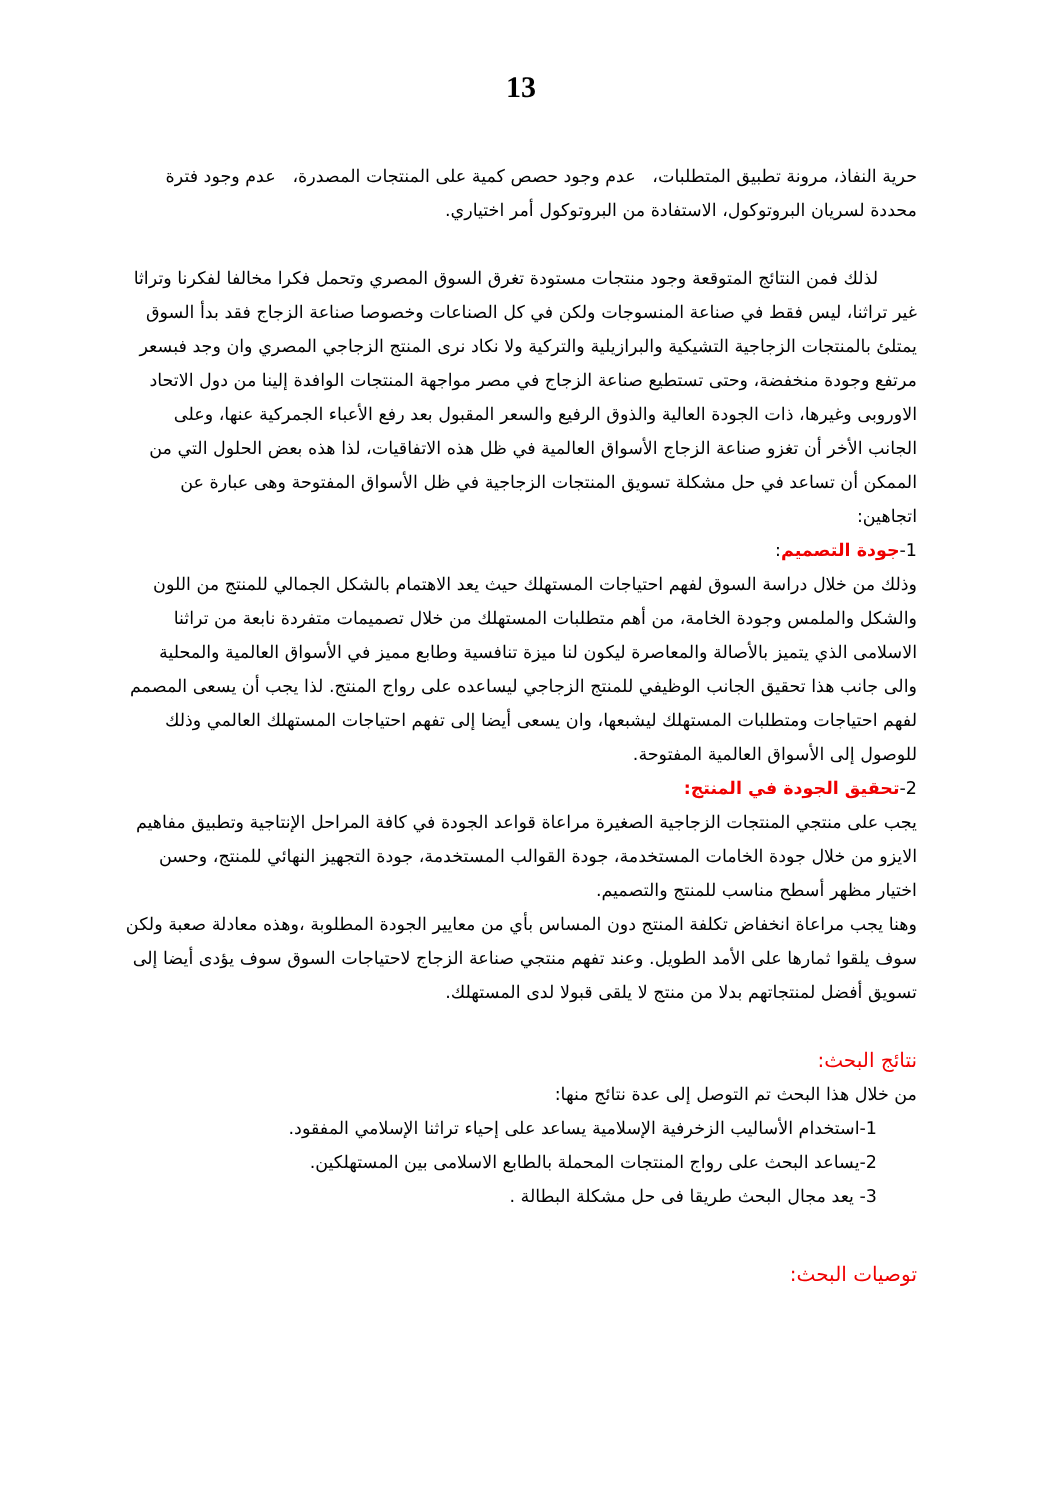13
حرية النفاذ، مرونة تطبيق المتطلبات، عدم وجود حصص كمية على المنتجات المصدرة، عدم وجود فترة محددة لسريان البروتوكول، الاستفادة من البروتوكول أمر اختياري.
لذلك فمن النتائج المتوقعة وجود منتجات مستودة تغرق السوق المصري وتحمل فكرا مخالفا لفكرنا وتراثا غير تراثنا، ليس فقط في صناعة المنسوجات ولكن في كل الصناعات وخصوصا صناعة الزجاج فقد بدأ السوق يمتلئ بالمنتجات الزجاجية التشيكية والبرازيلية والتركية ولا نكاد نرى المنتج الزجاجي المصري وان وجد فبسعر مرتفع وجودة منخفضة، وحتى تستطيع صناعة الزجاج في مصر مواجهة المنتجات الوافدة إلينا من دول الاتحاد الاوروبى وغيرها، ذات الجودة العالية والذوق الرفيع والسعر المقبول بعد رفع الأعباء الجمركية عنها، وعلى الجانب الأخر أن تغزو صناعة الزجاج الأسواق العالمية في ظل هذه الاتفاقيات، لذا هذه بعض الحلول التي من الممكن أن تساعد في حل مشكلة تسويق المنتجات الزجاجية في ظل الأسواق المفتوحة وهى عبارة عن اتجاهين:
1-جودة التصميم:
وذلك من خلال دراسة السوق لفهم احتياجات المستهلك حيث يعد الاهتمام بالشكل الجمالي للمنتج من اللون والشكل والملمس وجودة الخامة، من أهم متطلبات المستهلك من خلال تصميمات متفردة نابعة من تراثنا الاسلامى الذي يتميز بالأصالة والمعاصرة ليكون لنا ميزة تنافسية وطابع مميز في الأسواق العالمية والمحلية والى جانب هذا تحقيق الجانب الوظيفي للمنتج الزجاجي ليساعده على رواج المنتج. لذا يجب أن يسعى المصمم لفهم احتياجات ومتطلبات المستهلك ليشبعها، وان يسعى أيضا إلى تفهم احتياجات المستهلك العالمي وذلك للوصول إلى الأسواق العالمية المفتوحة.
2-تحقيق الجودة في المنتج:
يجب على منتجي المنتجات الزجاجية الصغيرة مراعاة قواعد الجودة في كافة المراحل الإنتاجية وتطبيق مفاهيم الايزو من خلال جودة الخامات المستخدمة، جودة القوالب المستخدمة، جودة التجهيز النهائي للمنتج، وحسن اختيار مظهر أسطح مناسب للمنتج والتصميم.
وهنا يجب مراعاة انخفاض تكلفة المنتج دون المساس بأي من معايير الجودة المطلوبة ،وهذه معادلة صعبة ولكن سوف يلقوا ثمارها على الأمد الطويل. وعند تفهم منتجي صناعة الزجاج لاحتياجات السوق سوف يؤدى أيضا إلى تسويق أفضل لمنتجاتهم بدلا من منتج لا يلقى قبولا لدى المستهلك.
نتائج البحث:
من خلال هذا البحث تم التوصل إلى عدة نتائج منها:
1-استخدام الأساليب الزخرفية الإسلامية يساعد على إحياء تراثنا الإسلامي المفقود.
2-يساعد البحث على رواج المنتجات المحملة بالطابع الاسلامى بين المستهلكين.
3- يعد مجال البحث طريقا فى حل مشكلة البطالة .
توصيات البحث: